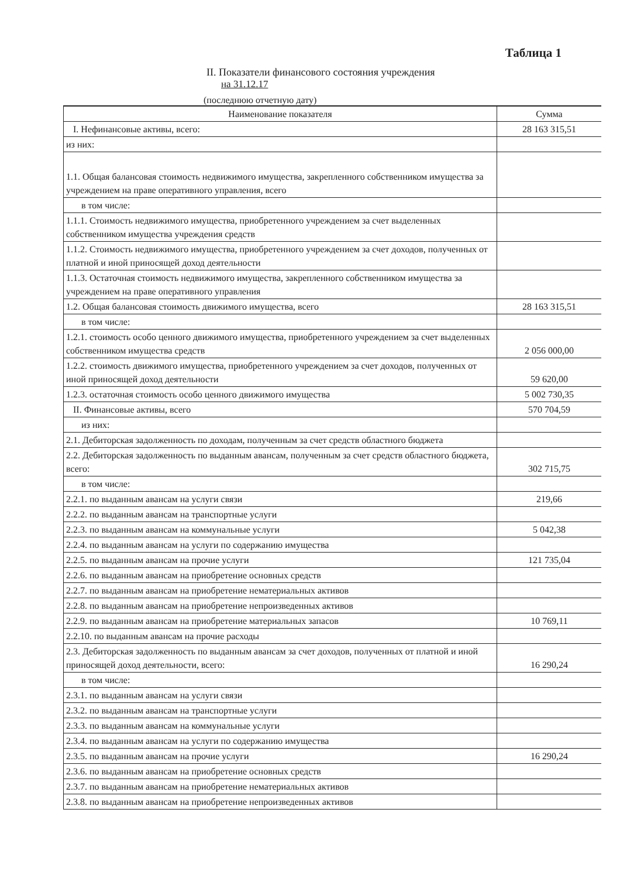Таблица 1
II. Показатели финансового состояния учреждения
на 31.12.17
(последнюю отчетную дату)
| Наименование показателя | Сумма |
| --- | --- |
| I. Нефинансовые активы, всего: | 28 163 315,51 |
| из них: | |
| 1.1. Общая балансовая стоимость недвижимого имущества, закрепленного собственником имущества за учреждением на праве оперативного управления, всего | |
| в том числе: | |
| 1.1.1. Стоимость недвижимого имущества, приобретенного учреждением за счет выделенных собственником имущества учреждения средств | |
| 1.1.2. Стоимость недвижимого имущества, приобретенного учреждением за счет доходов, полученных от платной и иной приносящей доход деятельности | |
| 1.1.3. Остаточная стоимость недвижимого имущества, закрепленного собственником имущества за учреждением на праве оперативного управления | |
| 1.2. Общая балансовая стоимость движимого имущества, всего | 28 163 315,51 |
| в том числе: | |
| 1.2.1. стоимость особо ценного движимого имущества, приобретенного учреждением за счет выделенных собственником имущества средств | 2 056 000,00 |
| 1.2.2. стоимость движимого имущества, приобретенного учреждением за счет доходов, полученных от иной приносящей доход деятельности | 59 620,00 |
| 1.2.3. остаточная стоимость особо ценного движимого имущества | 5 002 730,35 |
| II. Финансовые активы, всего | 570 704,59 |
| из них: | |
| 2.1. Дебиторская задолженность по доходам, полученным за счет средств областного бюджета | |
| 2.2. Дебиторская задолженность по выданным авансам, полученным за счет средств областного бюджета, всего: | 302 715,75 |
| в том числе: | |
| 2.2.1. по выданным авансам на услуги связи | 219,66 |
| 2.2.2. по выданным авансам на транспортные услуги | |
| 2.2.3. по выданным авансам на коммунальные услуги | 5 042,38 |
| 2.2.4. по выданным авансам на услуги по содержанию имущества | |
| 2.2.5. по выданным авансам на прочие услуги | 121 735,04 |
| 2.2.6. по выданным авансам на приобретение основных средств | |
| 2.2.7. по выданным авансам на приобретение нематериальных активов | |
| 2.2.8. по выданным авансам на приобретение непроизведенных активов | |
| 2.2.9. по выданным авансам на приобретение материальных запасов | 10 769,11 |
| 2.2.10. по выданным авансам на прочие расходы | |
| 2.3. Дебиторская задолженность по выданным авансам за счет доходов, полученных от платной и иной приносящей доход деятельности, всего: | 16 290,24 |
| в том числе: | |
| 2.3.1. по выданным авансам на услуги связи | |
| 2.3.2. по выданным авансам на транспортные услуги | |
| 2.3.3. по выданным авансам на коммунальные услуги | |
| 2.3.4. по выданным авансам на услуги по содержанию имущества | |
| 2.3.5. по выданным авансам на прочие услуги | 16 290,24 |
| 2.3.6. по выданным авансам на приобретение основных средств | |
| 2.3.7. по выданным авансам на приобретение нематериальных активов | |
| 2.3.8. по выданным авансам на приобретение непроизведенных активов | |